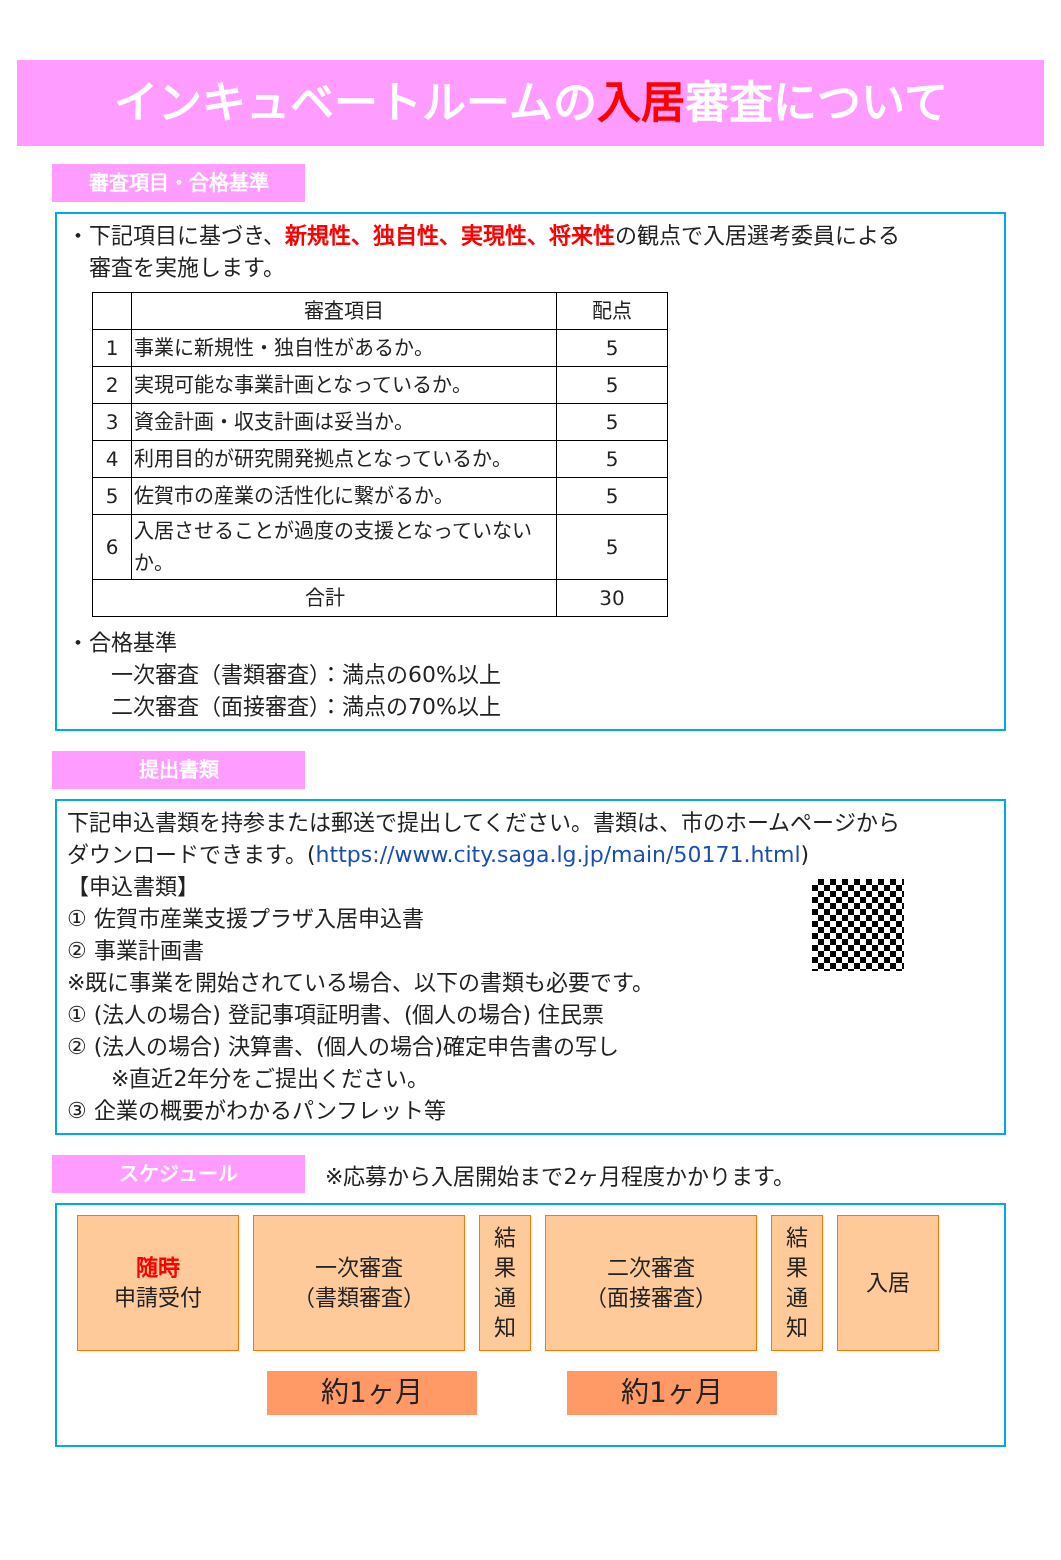インキュベートルームの入居審査について
審査項目・合格基準
・下記項目に基づき、新規性、独自性、実現性、将来性の観点で入居選考委員による
　審査を実施します。
| | 審査項目 | 配点 |
| --- | --- | --- |
| 1 | 事業に新規性・独自性があるか。 | 5 |
| 2 | 実現可能な事業計画となっているか。 | 5 |
| 3 | 資金計画・収支計画は妥当か。 | 5 |
| 4 | 利用目的が研究開発拠点となっているか。 | 5 |
| 5 | 佐賀市の産業の活性化に繋がるか。 | 5 |
| 6 | 入居させることが過度の支援となっていないか。 | 5 |
| 合計 | | 30 |
・合格基準
　　一次審査（書類審査）：満点の60%以上
　　二次審査（面接審査）：満点の70%以上
提出書類
下記申込書類を持参または郵送で提出してください。書類は、市のホームページから
ダウンロードできます。(https://www.city.saga.lg.jp/main/50171.html)
【申込書類】
① 佐賀市産業支援プラザ入居申込書
② 事業計画書
※既に事業を開始されている場合、以下の書類も必要です。
① (法人の場合) 登記事項証明書、(個人の場合) 住民票
② (法人の場合) 決算書、(個人の場合)確定申告書の写し
　　※直近2年分をご提出ください。
③ 企業の概要がわかるパンフレット等
スケジュール
※応募から入居開始まで2ヶ月程度かかります。
随時
申請受付
一次審査
（書類審査）
結
果
通
知
二次審査
（面接審査）
結
果
通
知
入居
約1ヶ月 約1ヶ月